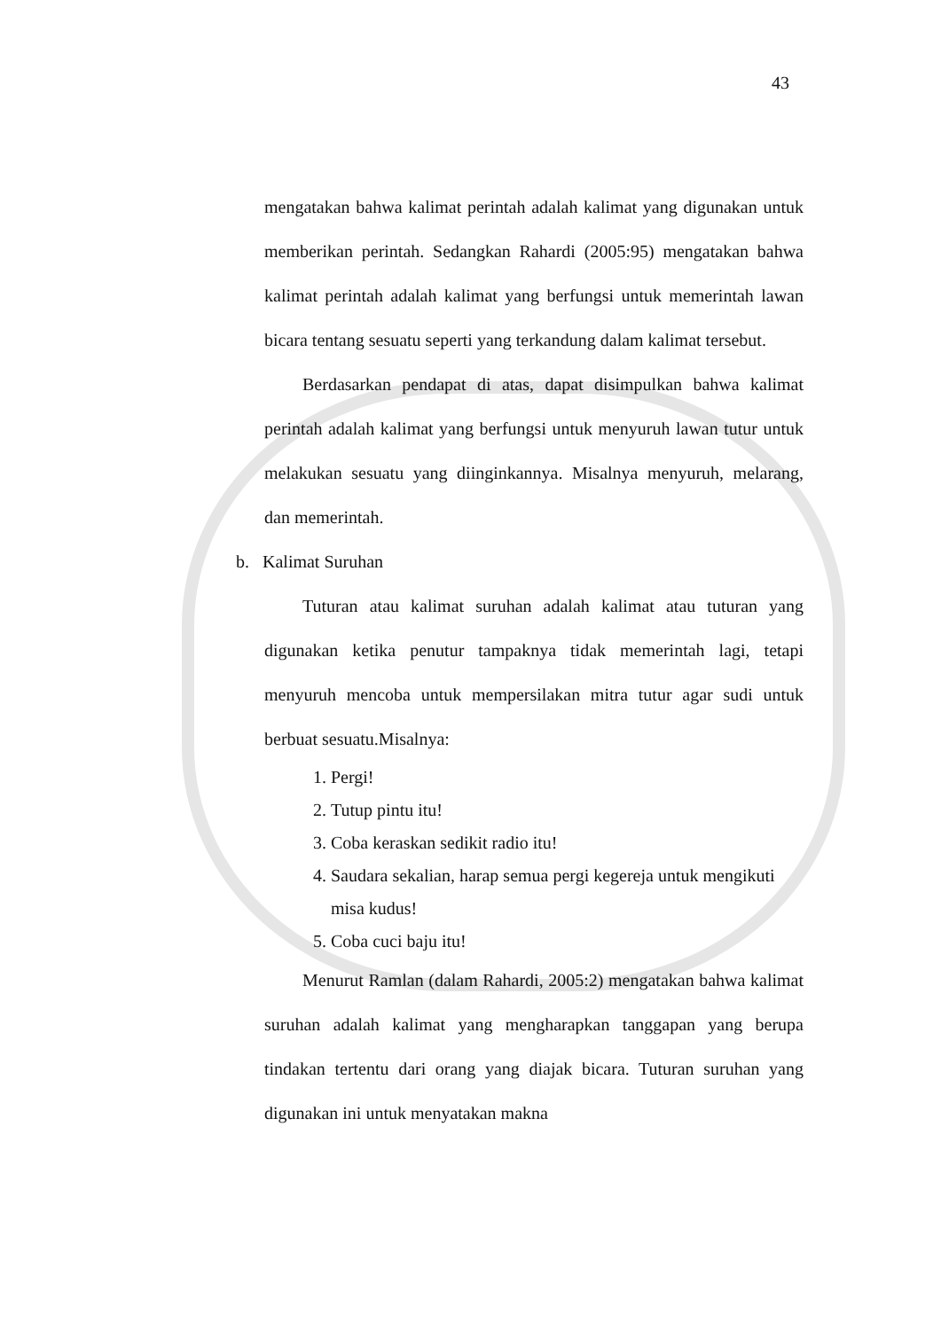43
mengatakan bahwa kalimat perintah adalah kalimat yang digunakan untuk memberikan perintah. Sedangkan Rahardi (2005:95) mengatakan bahwa kalimat perintah adalah kalimat yang berfungsi untuk memerintah lawan bicara tentang sesuatu seperti yang terkandung dalam kalimat tersebut.
Berdasarkan pendapat di atas, dapat disimpulkan bahwa kalimat perintah adalah kalimat yang berfungsi untuk menyuruh lawan tutur untuk melakukan sesuatu yang diinginkannya. Misalnya menyuruh, melarang, dan memerintah.
b. Kalimat Suruhan
Tuturan atau kalimat suruhan adalah kalimat atau tuturan yang digunakan ketika penutur tampaknya tidak memerintah lagi, tetapi menyuruh mencoba untuk mempersilakan mitra tutur agar sudi untuk berbuat sesuatu.Misalnya:
1. Pergi!
2. Tutup pintu itu!
3. Coba keraskan sedikit radio itu!
4. Saudara sekalian, harap semua pergi kegereja untuk mengikuti misa kudus!
5. Coba cuci baju itu!
Menurut Ramlan (dalam Rahardi, 2005:2) mengatakan bahwa kalimat suruhan adalah kalimat yang mengharapkan tanggapan yang berupa tindakan tertentu dari orang yang diajak bicara. Tuturan suruhan yang digunakan ini untuk menyatakan makna